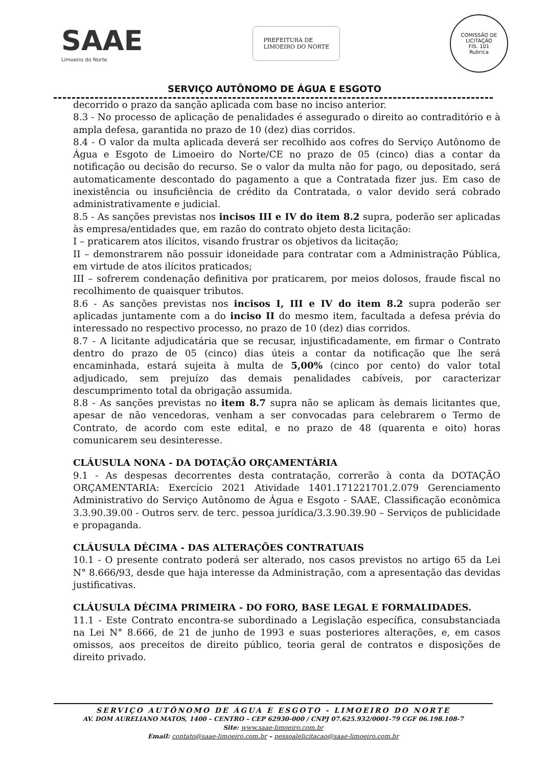SAAE
Limoeiro do Norte
PREFEITURA DE
LIMOEIRO DO NORTE
COMISSÃO DE LICITAÇÃO
FIS. 101
Rubrica
SERVIÇO AUTÔNOMO DE ÁGUA E ESGOTO
decorrido o prazo da sanção aplicada com base no inciso anterior.
8.3 - No processo de aplicação de penalidades é assegurado o direito ao contraditório e à ampla defesa, garantida no prazo de 10 (dez) dias corridos.
8.4 - O valor da multa aplicada deverá ser recolhido aos cofres do Serviço Autônomo de Água e Esgoto de Limoeiro do Norte/CE no prazo de 05 (cinco) dias a contar da notificação ou decisão do recurso. Se o valor da multa não for pago, ou depositado, será automaticamente descontado do pagamento a que a Contratada fizer jus. Em caso de inexistência ou insuficiência de crédito da Contratada, o valor devido será cobrado administrativamente e judicial.
8.5 - As sanções previstas nos incisos III e IV do item 8.2 supra, poderão ser aplicadas às empresa/entidades que, em razão do contrato objeto desta licitação:
I – praticarem atos ilícitos, visando frustrar os objetivos da licitação;
II – demonstrarem não possuir idoneidade para contratar com a Administração Pública, em virtude de atos ilícitos praticados;
III – sofrerem condenação definitiva por praticarem, por meios dolosos, fraude fiscal no recolhimento de quaisquer tributos.
8.6 - As sanções previstas nos incisos I, III e IV do item 8.2 supra poderão ser aplicadas juntamente com a do inciso II do mesmo item, facultada a defesa prévia do interessado no respectivo processo, no prazo de 10 (dez) dias corridos.
8.7 - A licitante adjudicatária que se recusar, injustificadamente, em firmar o Contrato dentro do prazo de 05 (cinco) dias úteis a contar da notificação que lhe será encaminhada, estará sujeita à multa de 5,00% (cinco por cento) do valor total adjudicado, sem prejuízo das demais penalidades cabíveis, por caracterizar descumprimento total da obrigação assumida.
8.8 - As sanções previstas no item 8.7 supra não se aplicam às demais licitantes que, apesar de não vencedoras, venham a ser convocadas para celebrarem o Termo de Contrato, de acordo com este edital, e no prazo de 48 (quarenta e oito) horas comunicarem seu desinteresse.
CLÁUSULA NONA - DA DOTAÇÃO ORÇAMENTÁRIA
9.1 - As despesas decorrentes desta contratação, correrão à conta da DOTAÇÃO ORÇAMENTARIA: Exercício 2021 Atividade 1401.171221701.2.079 Gerenciamento Administrativo do Serviço Autônomo de Água e Esgoto - SAAE, Classificação econômica 3.3.90.39.00 - Outros serv. de terc. pessoa jurídica/3.3.90.39.90 – Serviços de publicidade e propaganda.
CLÁUSULA DÉCIMA - DAS ALTERAÇÕES CONTRATUAIS
10.1 - O presente contrato poderá ser alterado, nos casos previstos no artigo 65 da Lei N° 8.666/93, desde que haja interesse da Administração, com a apresentação das devidas justificativas.
CLÁUSULA DÉCIMA PRIMEIRA - DO FORO, BASE LEGAL E FORMALIDADES.
11.1 - Este Contrato encontra-se subordinado a Legislação específica, consubstanciada na Lei N° 8.666, de 21 de junho de 1993 e suas posteriores alterações, e, em casos omissos, aos preceitos de direito público, teoria geral de contratos e disposições de direito privado.
SERVIÇO AUTÔNOMO DE ÁGUA E ESGOTO - LIMOEIRO DO NORTE
AV. DOM AURELIANO MATOS, 1400 – CENTRO – CEP 62930-000 / CNPJ 07.625.932/0001-79 CGF 06.198.108-7
Site: www.saae-limoeiro.com.br
Email: contato@saae-limoeiro.com.br – pessoalelicitacao@saae-limoeiro.com.br